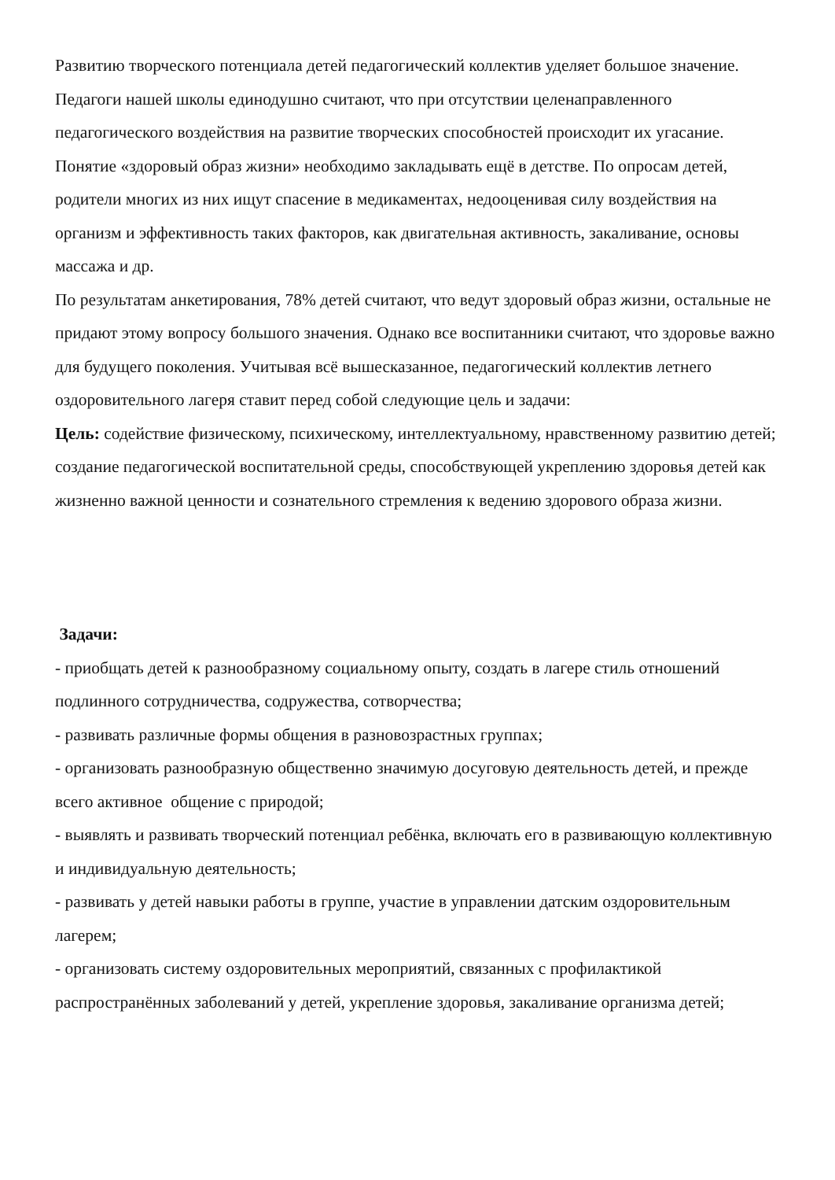Развитию творческого потенциала детей педагогический коллектив уделяет большое значение. Педагоги нашей школы единодушно считают, что при отсутствии целенаправленного педагогического воздействия на развитие творческих способностей происходит их угасание.
Понятие «здоровый образ жизни» необходимо закладывать ещё в детстве. По опросам детей, родители многих из них ищут спасение в медикаментах, недооценивая силу воздействия на организм и эффективность таких факторов, как двигательная активность, закаливание, основы массажа и др.
По результатам анкетирования, 78% детей считают, что ведут здоровый образ жизни, остальные не придают этому вопросу большого значения. Однако все воспитанники считают, что здоровье важно для будущего поколения. Учитывая всё вышесказанное, педагогический коллектив летнего оздоровительного лагеря ставит перед собой следующие цель и задачи:
Цель: содействие физическому, психическому, интеллектуальному, нравственному развитию детей; создание педагогической воспитательной среды, способствующей укреплению здоровья детей как жизненно важной ценности и сознательного стремления к ведению здорового образа жизни.
Задачи:
- приобщать детей к разнообразному социальному опыту, создать в лагере стиль отношений подлинного сотрудничества, содружества, сотворчества;
- развивать различные формы общения в разновозрастных группах;
- организовать разнообразную общественно значимую досуговую деятельность детей, и прежде всего активное общение с природой;
- выявлять и развивать творческий потенциал ребёнка, включать его в развивающую коллективную и индивидуальную деятельность;
- развивать у детей навыки работы в группе, участие в управлении датским оздоровительным лагерем;
- организовать систему оздоровительных мероприятий, связанных с профилактикой распространённых заболеваний у детей, укрепление здоровья, закаливание организма детей;